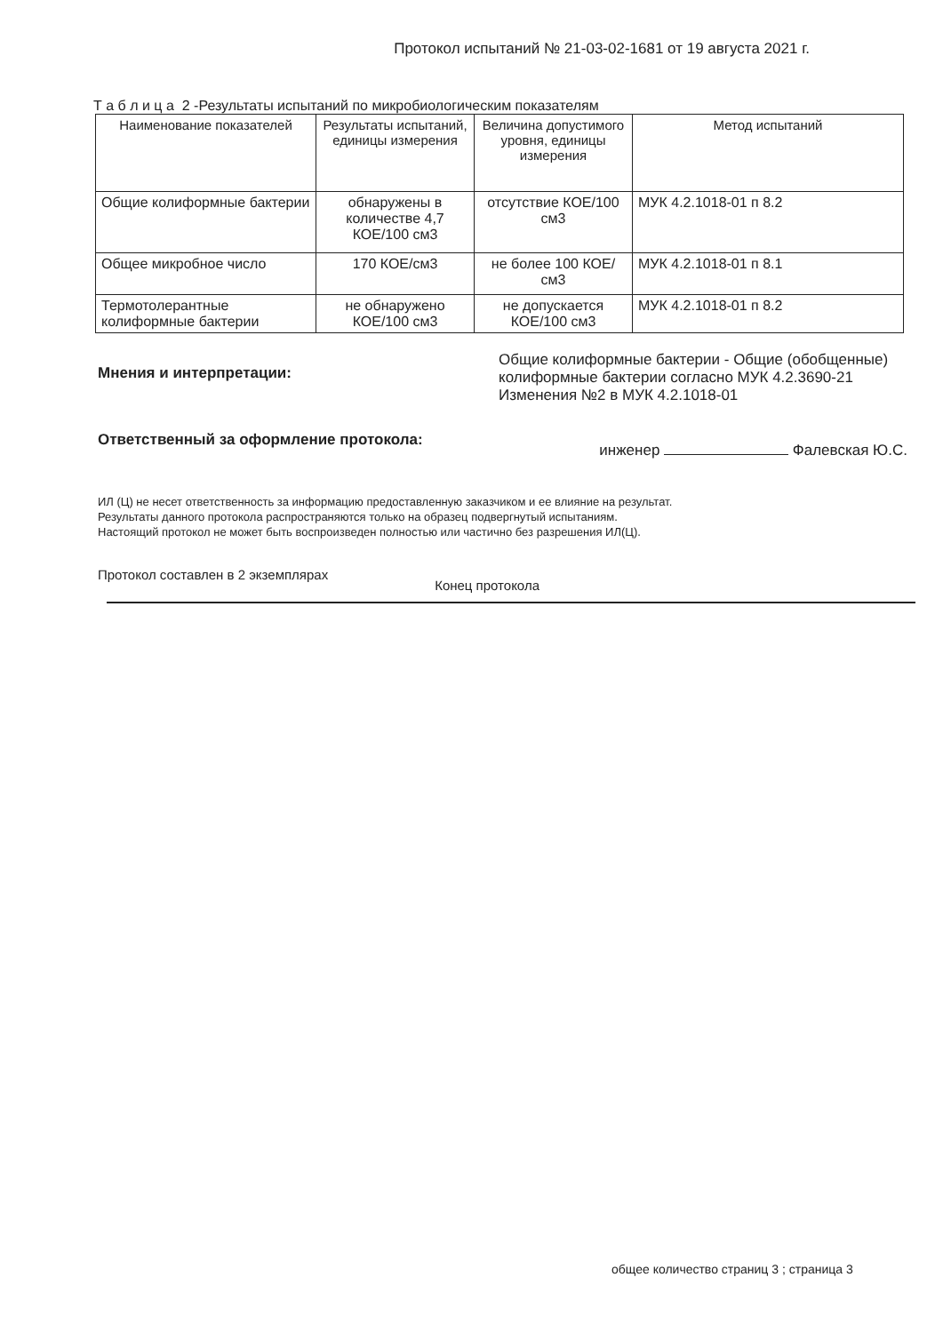Протокол испытаний № 21-03-02-1681 от 19 августа 2021 г.
Т а б л и ц а 2 -Результаты испытаний по микробиологическим показателям
| Наименование показателей | Результаты испытаний, единицы измерения | Величина допустимого уровня, единицы измерения | Метод испытаний |
| --- | --- | --- | --- |
| Общие колиформные бактерии | обнаружены в количестве 4,7 КОЕ/100 см3 | отсутствие КОЕ/100 см3 | МУК 4.2.1018-01 п 8.2 |
| Общее микробное число | 170 КОЕ/см3 | не более 100 КОЕ/см3 | МУК 4.2.1018-01 п 8.1 |
| Термотолерантные колиформные бактерии | не обнаружено КОЕ/100 см3 | не допускается КОЕ/100 см3 | МУК 4.2.1018-01 п 8.2 |
Мнения и интерпретации:
Общие колиформные бактерии - Общие (обобщенные) колиформные бактерии согласно МУК 4.2.3690-21 Изменения №2 в МУК 4.2.1018-01
Ответственный за оформление протокола:
инженер Фалевская Ю.С.
ИЛ (Ц) не несет ответственность за информацию предоставленную заказчиком и ее влияние на результат.
Результаты данного протокола распространяются только на образец подвергнутый испытаниям.
Настоящий протокол не может быть воспроизведен полностью или частично без разрешения ИЛ(Ц).
Протокол составлен в 2 экземплярах Конец протокола
общее количество страниц 3 ; страница 3